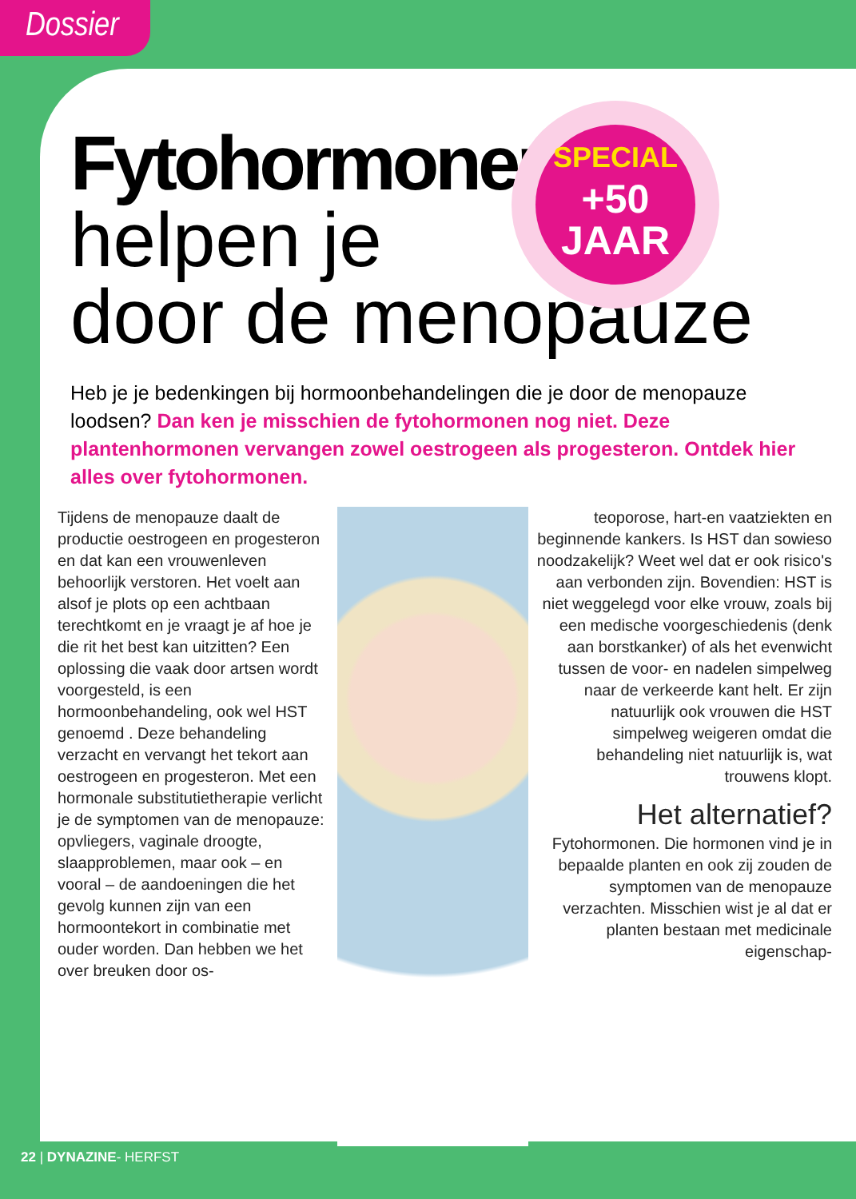Dossier
Fytohormonen
helpen je
door de menopauze
SPECIAL
+50
JAAR
Heb je je bedenkingen bij hormoonbehandelingen die je door de menopauze loodsen? Dan ken je misschien de fytohormonen nog niet. Deze plantenhormonen vervangen zowel oestrogeen als progesteron. Ontdek hier alles over fytohormonen.
Tijdens de menopauze daalt de productie oestrogeen en progesteron en dat kan een vrouwenleven behoorlijk verstoren. Het voelt aan alsof je plots op een achtbaan terechtkomt en je vraagt je af hoe je die rit het best kan uitzitten? Een oplossing die vaak door artsen wordt voorgesteld, is een hormoonbehandeling, ook wel HST genoemd . Deze behandeling verzacht en vervangt het tekort aan oestrogeen en progesteron. Met een hormonale substitutietherapie verlicht je de symptomen van de menopauze: opvliegers, vaginale droogte, slaapproblemen, maar ook – en vooral – de aandoeningen die het gevolg kunnen zijn van een hormoontekort in combinatie met ouder worden. Dan hebben we het over breuken door os-
teoporose, hart-en vaatziekten en beginnende kankers. Is HST dan sowieso noodzakelijk? Weet wel dat er ook risico's aan verbonden zijn. Bovendien: HST is niet weggelegd voor elke vrouw, zoals bij een medische voorgeschiedenis (denk aan borstkanker) of als het evenwicht tussen de voor- en nadelen simpelweg naar de verkeerde kant helt. Er zijn natuurlijk ook vrouwen die HST simpelweg weigeren omdat die behandeling niet natuurlijk is, wat trouwens klopt.
Het alternatief?
Fytohormonen. Die hormonen vind je in bepaalde planten en ook zij zouden de symptomen van de menopauze verzachten. Misschien wist je al dat er planten bestaan met medicinale eigenschap-
22 | DYNAZINE- HERFST